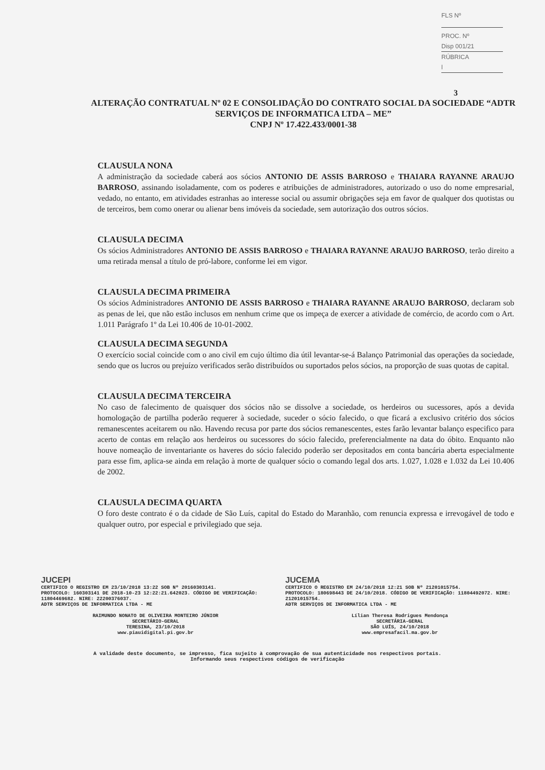FLS Nº
PROC. Nº Disp 001/21
RÚBRICA l
3
ALTERAÇÃO CONTRATUAL Nº 02 E CONSOLIDAÇÃO DO CONTRATO SOCIAL DA SOCIEDADE “ADTR SERVIÇOS DE INFORMATICA LTDA – ME”
CNPJ Nº 17.422.433/0001-38
CLAUSULA NONA
A administração da sociedade caberá aos sócios ANTONIO DE ASSIS BARROSO e THAIARA RAYANNE ARAUJO BARROSO, assinando isoladamente, com os poderes e atribuições de administradores, autorizado o uso do nome empresarial, vedado, no entanto, em atividades estranhas ao interesse social ou assumir obrigações seja em favor de qualquer dos quotistas ou de terceiros, bem como onerar ou alienar bens imóveis da sociedade, sem autorização dos outros sócios.
CLAUSULA DECIMA
Os sócios Administradores ANTONIO DE ASSIS BARROSO e THAIARA RAYANNE ARAUJO BARROSO, terão direito a uma retirada mensal a título de pró-labore, conforme lei em vigor.
CLAUSULA DECIMA PRIMEIRA
Os sócios Administradores ANTONIO DE ASSIS BARROSO e THAIARA RAYANNE ARAUJO BARROSO, declaram sob as penas de lei, que não estão inclusos em nenhum crime que os impeça de exercer a atividade de comércio, de acordo com o Art. 1.011 Parágrafo 1º da Lei 10.406 de 10-01-2002.
CLAUSULA DECIMA SEGUNDA
O exercício social coincide com o ano civil em cujo último dia útil levantar-se-á Balanço Patrimonial das operações da sociedade, sendo que os lucros ou prejuízo verificados serão distribuídos ou suportados pelos sócios, na proporção de suas quotas de capital.
CLAUSULA DECIMA TERCEIRA
No caso de falecimento de quaisquer dos sócios não se dissolve a sociedade, os herdeiros ou sucessores, após a devida homologação de partilha poderão requerer à sociedade, suceder o sócio falecido, o que ficará a exclusivo critério dos sócios remanescentes aceitarem ou não. Havendo recusa por parte dos sócios remanescentes, estes farão levantar balanço especifico para acerto de contas em relação aos herdeiros ou sucessores do sócio falecido, preferencialmente na data do óbito. Enquanto não houve nomeação de inventariante os haveres do sócio falecido poderão ser depositados em conta bancária aberta especialmente para esse fim, aplica-se ainda em relação à morte de qualquer sócio o comando legal dos arts. 1.027, 1.028 e 1.032 da Lei 10.406 de 2002.
CLAUSULA DECIMA QUARTA
O foro deste contrato é o da cidade de São Luís, capital do Estado do Maranhão, com renuncia expressa e irrevogável de todo e qualquer outro, por especial e privilegiado que seja.
JUCEPI
CERTIFICO O REGISTRO EM 23/10/2018 13:22 SOB Nº 20160303141.
PROTOCOLO: 160303141 DE 2018-10-23 12:22:21.642023. CÓDIGO DE VERIFICAÇÃO: 11804469682. NIRE: 22200376037.
ADTR SERVIÇOS DE INFORMATICA LTDA - ME
RAIMUNDO NONATO DE OLIVEIRA MONTEIRO JÚNIOR
SECRETÁRIO-GERAL
TERESINA, 23/10/2018
www.piauidigital.pi.gov.br
JUCEMA
CERTIFICO O REGISTRO EM 24/10/2018 12:21 SOB Nº 21201015754.
PROTOCOLO: 180698443 DE 24/10/2018. CÓDIGO DE VERIFICAÇÃO: 11804492072. NIRE: 21201015754.
ADTR SERVIÇOS DE INFORMATICA LTDA - ME
Lílian Theresa Rodrigues Mendonça
SECRETÁRIA-GERAL
SÃO LUÍS, 24/10/2018
www.empresafacil.ma.gov.br
A validade deste documento, se impresso, fica sujeito à comprovação de sua autenticidade nos respectivos portais.
Informando seus respectivos códigos de verificação